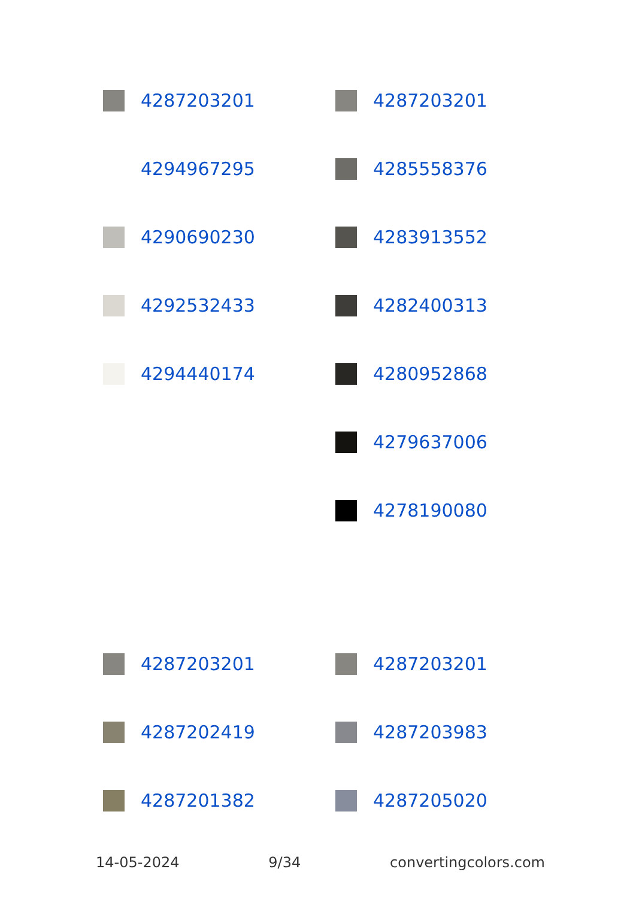4287203201
4294967295
4290690230
4292532433
4294440174
4287203201
4285558376
4283913552
4282400313
4280952868
4279637006
4278190080
4287203201
4287202419
4287201382
4287203201
4287203983
4287205020
14-05-2024 9/34 convertingcolors.com